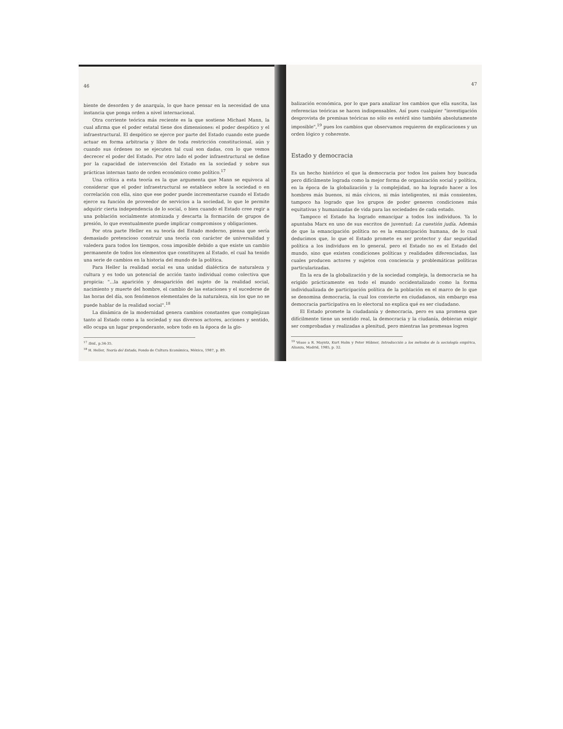46
biente de desorden y de anarquía, lo que hace pensar en la necesidad de una instancia que ponga orden a nivel internacional.
Otra corriente teórica más reciente es la que sostiene Michael Mann, la cual afirma que el poder estatal tiene dos dimensiones: el poder despótico y el infraestructural. El despótico se ejerce por parte del Estado cuando este puede actuar en forma arbitraria y libre de toda restricción constitucional, aún y cuando sus órdenes no se ejecuten tal cual son dadas, con lo que vemos decrecer el poder del Estado. Por otro lado el poder infraestructural se define por la capacidad de intervención del Estado en la sociedad y sobre sus prácticas internas tanto de orden económico como político.<sup>17</sup>
Una crítica a esta teoría es la que argumenta que Mann se equivoca al considerar que el poder infraestructural se establece sobre la sociedad o en correlación con ella, sino que ese poder puede incrementarse cuando el Estado ejerce su función de proveedor de servicios a la sociedad, lo que le permite adquirir cierta independencia de lo social, o bien cuando el Estado cree regir a una población socialmente atomizada y descarta la formación de grupos de presión, lo que eventualmente puede implicar compromisos y obligaciones.
Por otra parte Heller en su teoría del Estado moderno, piensa que sería demasiado pretencioso construir una teoría con carácter de universalidad y valedera para todos los tiempos, cosa imposible debido a que existe un cambio permanente de todos los elementos que constituyen al Estado, el cual ha tenido una serie de cambios en la historia del mundo de la política.
Para Heller la realidad social es una unidad dialéctica de naturaleza y cultura y es todo un potencial de acción tanto individual como colectiva que propicia: "...la aparición y desaparición del sujeto de la realidad social, nacimiento y muerte del hombre, el cambio de las estaciones y el sucederse de las horas del día, son fenómenos elementales de la naturaleza, sin los que no se puede hablar de la realidad social".<sup>18</sup>
La dinámica de la modernidad genera cambios constantes que complejizan tanto al Estado como a la sociedad y sus diversos actores, acciones y sentido, ello ocupa un lugar preponderante, sobre todo en la época de la glo-
<sup>17</sup> Ibid., p.34-35.
<sup>18</sup> H. Heller, Teoría del Estado, Fondo de Cultura Económica, México, 1987, p. 89.
47
balización económica, por lo que para analizar los cambios que ella suscita, las referencias teóricas se hacen indispensables. Así pues cualquier "investigación desprovista de premisas teóricas no sólo es estéril sino también absolutamente imposible",<sup>19</sup> pues los cambios que observamos requieren de explicaciones y un orden lógico y coherente.
Estado y democracia
Es un hecho histórico el que la democracia por todos los países hoy buscada pero difícilmente lograda como la mejor forma de organización social y política, en la época de la globalización y la complejidad, no ha logrado hacer a los hombres más buenos, ni más cívicos, ni más inteligentes, ni más consientes, tampoco ha logrado que los grupos de poder generen condiciones más equitativas y humanizadas de vida para las sociedades de cada estado.
Tampoco el Estado ha logrado emancipar a todos los individuos. Ya lo apuntaba Marx en uno de sus escritos de juventud: La cuestión judía. Además de que la emancipación política no es la emancipación humana, de lo cual deducimos que, lo que el Estado promete es ser protector y dar seguridad política a los individuos en lo general, pero el Estado no es el Estado del mundo, sino que existen condiciones políticas y realidades diferenciadas, las cuales producen actores y sujetos con conciencia y problemáticas políticas particularizadas.
En la era de la globalización y de la sociedad compleja, la democracia se ha erigido prácticamente en todo el mundo occidentalizado como la forma individualizada de participación política de la población en el marco de lo que se denomina democracia, la cual los convierte en ciudadanos, sin embargo esa democracia participativa en lo electoral no explica qué es ser ciudadano.
El Estado promete la ciudadanía y democracia, pero es una promesa que difícilmente tiene un sentido real, la democracia y la ciudanía, debieran exigir ser comprobadas y realizadas a plenitud, pero mientras las promesas logren
<sup>19</sup> Véase a R. Mayntz, Kurt Holm y Peter Hübner, Introducción a los métodos de la sociología empírica, Alianza, Madrid, 1985, p. 32.